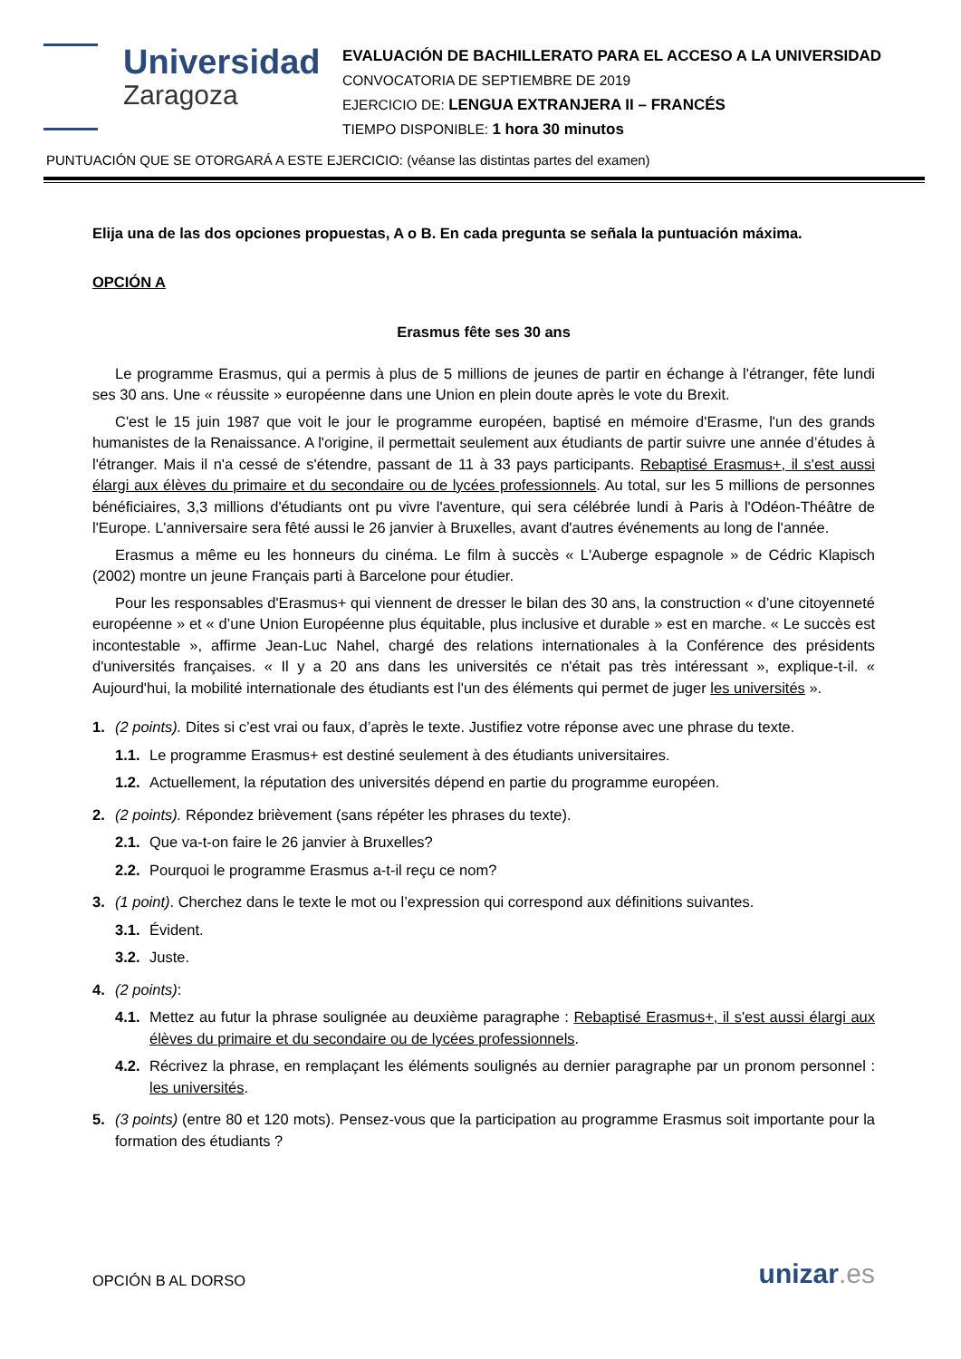Universidad
Zaragoza
EVALUACIÓN DE BACHILLERATO PARA EL ACCESO A LA UNIVERSIDAD
CONVOCATORIA DE SEPTIEMBRE DE 2019
EJERCICIO DE: LENGUA EXTRANJERA II – FRANCÉS
TIEMPO DISPONIBLE: 1 hora 30 minutos
PUNTUACIÓN QUE SE OTORGARÁ A ESTE EJERCICIO: (véanse las distintas partes del examen)
Elija una de las dos opciones propuestas, A o B. En cada pregunta se señala la puntuación máxima.
OPCIÓN A
Erasmus fête ses 30 ans
Le programme Erasmus, qui a permis à plus de 5 millions de jeunes de partir en échange à l'étranger, fête lundi ses 30 ans. Une « réussite » européenne dans une Union en plein doute après le vote du Brexit.
C'est le 15 juin 1987 que voit le jour le programme européen, baptisé en mémoire d'Erasme, l'un des grands humanistes de la Renaissance. A l'origine, il permettait seulement aux étudiants de partir suivre une année d’études à l'étranger. Mais il n'a cessé de s'étendre, passant de 11 à 33 pays participants. Rebaptisé Erasmus+, il s'est aussi élargi aux élèves du primaire et du secondaire ou de lycées professionnels. Au total, sur les 5 millions de personnes bénéficiaires, 3,3 millions d'étudiants ont pu vivre l'aventure, qui sera célébrée lundi à Paris à l'Odéon-Théâtre de l'Europe. L'anniversaire sera fêté aussi le 26 janvier à Bruxelles, avant d'autres événements au long de l'année.
Erasmus a même eu les honneurs du cinéma. Le film à succès « L'Auberge espagnole » de Cédric Klapisch (2002) montre un jeune Français parti à Barcelone pour étudier.
Pour les responsables d'Erasmus+ qui viennent de dresser le bilan des 30 ans, la construction « d’une citoyenneté européenne » et « d’une Union Européenne plus équitable, plus inclusive et durable » est en marche. « Le succès est incontestable », affirme Jean-Luc Nahel, chargé des relations internationales à la Conférence des présidents d'universités françaises. « Il y a 20 ans dans les universités ce n'était pas très intéressant », explique-t-il. « Aujourd'hui, la mobilité internationale des étudiants est l'un des éléments qui permet de juger les universités ».
1. (2 points). Dites si c’est vrai ou faux, d’après le texte. Justifiez votre réponse avec une phrase du texte.
1.1. Le programme Erasmus+ est destiné seulement à des étudiants universitaires.
1.2. Actuellement, la réputation des universités dépend en partie du programme européen.
2. (2 points). Répondez brièvement (sans répéter les phrases du texte).
2.1. Que va-t-on faire le 26 janvier à Bruxelles?
2.2. Pourquoi le programme Erasmus a-t-il reçu ce nom?
3. (1 point). Cherchez dans le texte le mot ou l’expression qui correspond aux définitions suivantes.
3.1. Évident.
3.2. Juste.
4. (2 points):
4.1. Mettez au futur la phrase soulignée au deuxième paragraphe : Rebaptisé Erasmus+, il s'est aussi élargi aux élèves du primaire et du secondaire ou de lycées professionnels.
4.2. Récrivez la phrase, en remplaçant les éléments soulignés au dernier paragraphe par un pronom personnel : les universités.
5. (3 points) (entre 80 et 120 mots). Pensez-vous que la participation au programme Erasmus soit importante pour la formation des étudiants ?
OPCIÓN B AL DORSO unizar.es